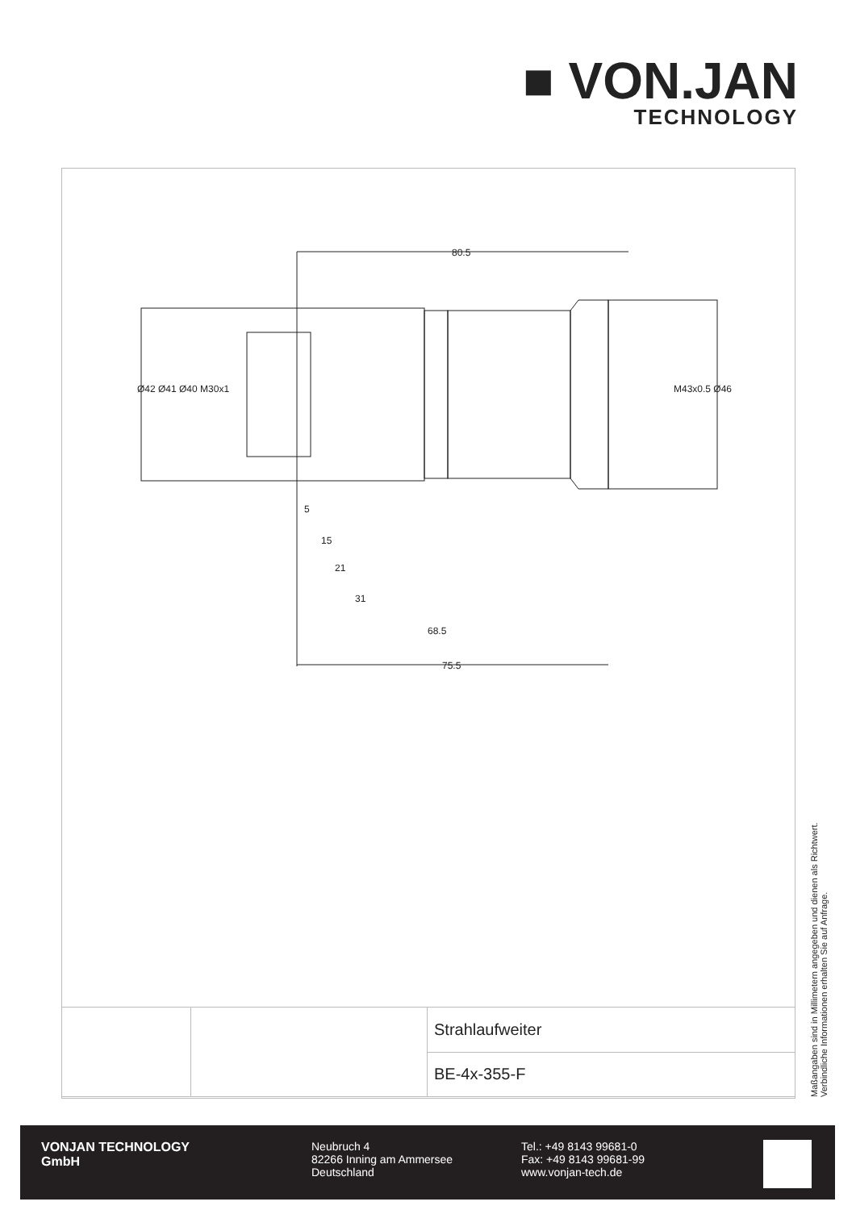■ VON.JAN
TECHNOLOGY
80.5
5
15
21
31
68.5
75.5
Ø42 Ø41 Ø40 M30x1 M43x0.5 Ø46
| | | Strahlaufweiter |
| | | BE-4x-355-F |
Maßangaben sind in Millimetern angegeben und dienen als Richtwert.
Verbindliche Informationen erhalten Sie auf Anfrage.
VONJAN TECHNOLOGY
GmbH
Neubruch 4
82266 Inning am Ammersee
Deutschland
Tel.: +49 8143 99681-0
Fax: +49 8143 99681-99
www.vonjan-tech.de